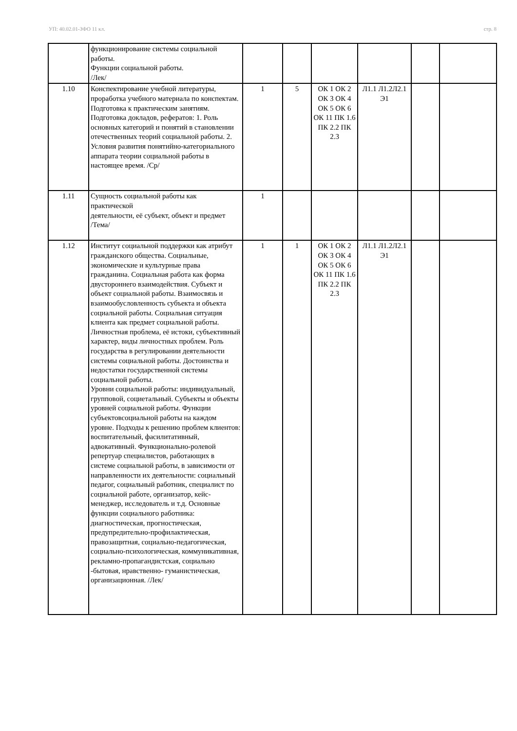УП: 40.02.01-ЗФО 11 кл. стр. 8
| | функционирование системы социальной работы. Функции социальной работы. /Лек/ | | | | | | |
| 1.10 | Конспектирование учебной литературы, проработка учебного материала по конспектам. Подготовка к практическим занятиям. Подготовка докладов, рефератов: 1. Роль основных категорий и понятий в становлении отечественных теорий социальной работы. 2. Условия развития понятийно-категориального аппарата теории социальной работы в настоящее время. /Ср/ | 1 | 5 | ОК 1 ОК 2 ОК 3 ОК 4 ОК 5 ОК 6 ОК 11 ПК 1.6 ПК 2.2 ПК 2.3 | Л1.1 Л1.2Л2.1 Э1 | | |
| 1.11 | Сущность социальной работы как практической деятельности, её субъект, объект и предмет /Тема/ | 1 | | | | | |
| 1.12 | Институт социальной поддержки как атрибут гражданского общества. Социальные, экономические и культурные права гражданина. Социальная работа как форма двустороннего взаимодействия. Субъект и объект социальной работы. Взаимосвязь и взаимообусловленность субъекта и объекта социальной работы. Социальная ситуация клиента как предмет социальной работы. Личностная проблема, её истоки, субъективный характер, виды личностных проблем. Роль государства в регулировании деятельности системы социальной работы. Достоинства и недостатки государственной системы социальной работы. Уровни социальной работы: индивидуальный, групповой, социетальный. Субъекты и объекты уровней социальной работы. Функции субъектовсоциальной работы на каждом уровне. Подходы к решению проблем клиентов: воспитательный, фасилитативный, адвокативный. Функционально-ролевой репертуар специалистов, работающих в системе социальной работы, в зависимости от направленности их деятельности: социальный педагог, социальный работник, специалист по социальной работе, организатор, кейс-менеджер, исследователь и т.д. Основные функции социального работника: диагностическая, прогностическая, предупредительно-профилактическая, правозащитная, социально-педагогическая, социально-психологическая, коммуникативная, рекламно-пропагандистская, социально -бытовая, нравственно- гуманистическая, организационная. /Лек/ | 1 | 1 | ОК 1 ОК 2 ОК 3 ОК 4 ОК 5 ОК 6 ОК 11 ПК 1.6 ПК 2.2 ПК 2.3 | Л1.1 Л1.2Л2.1 Э1 | | |